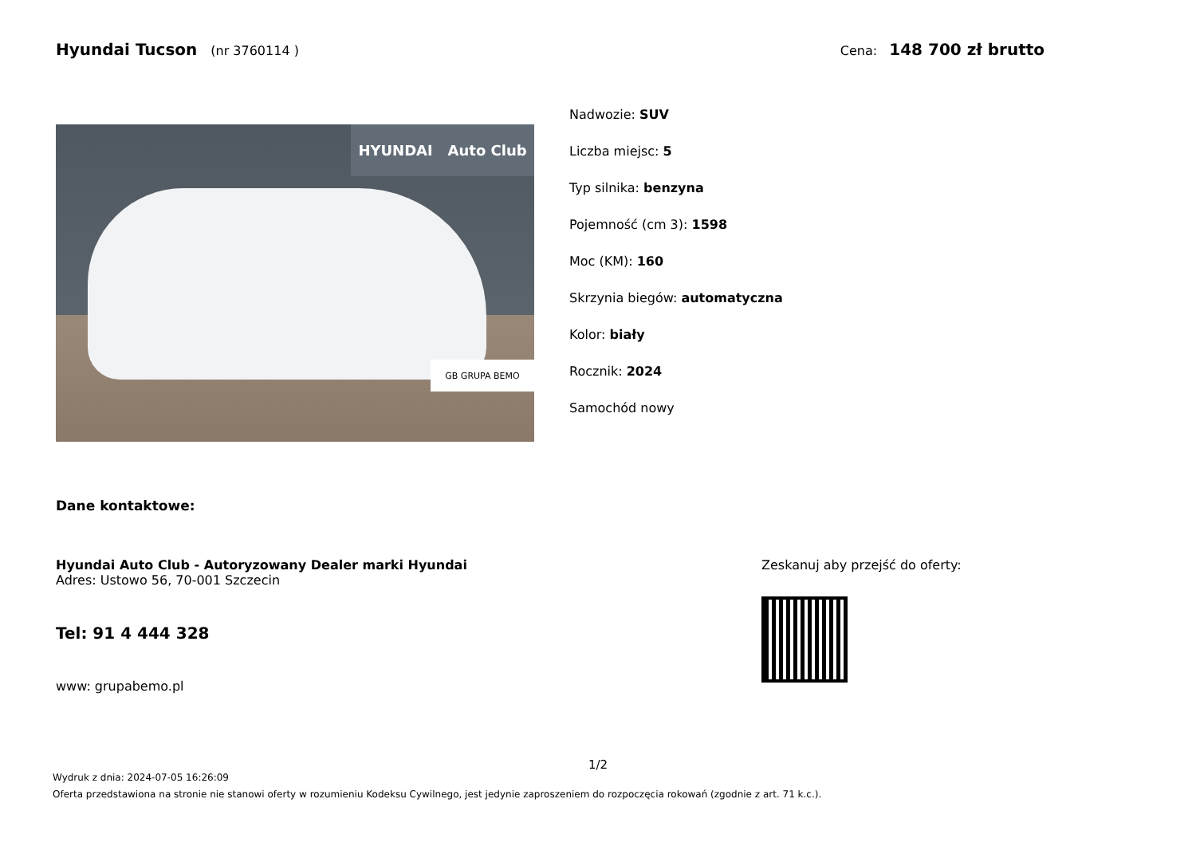Hyundai Tucson (nr 3760114 ) Cena: 148 700 zł brutto
HYUNDAI Auto Club
GB GRUPA BEMO
Nadwozie: SUV
Liczba miejsc: 5
Typ silnika: benzyna
Pojemność (cm 3): 1598
Moc (KM): 160
Skrzynia biegów: automatyczna
Kolor: biały
Rocznik: 2024
Samochód nowy
Dane kontaktowe:
Hyundai Auto Club - Autoryzowany Dealer marki Hyundai
Adres: Ustowo 56, 70-001 Szczecin
Tel: 91 4 444 328
www: grupabemo.pl
Zeskanuj aby przejść do oferty:
1/2
Wydruk z dnia: 2024-07-05 16:26:09
Oferta przedstawiona na stronie nie stanowi oferty w rozumieniu Kodeksu Cywilnego, jest jedynie zaproszeniem do rozpoczęcia rokowań (zgodnie z art. 71 k.c.).